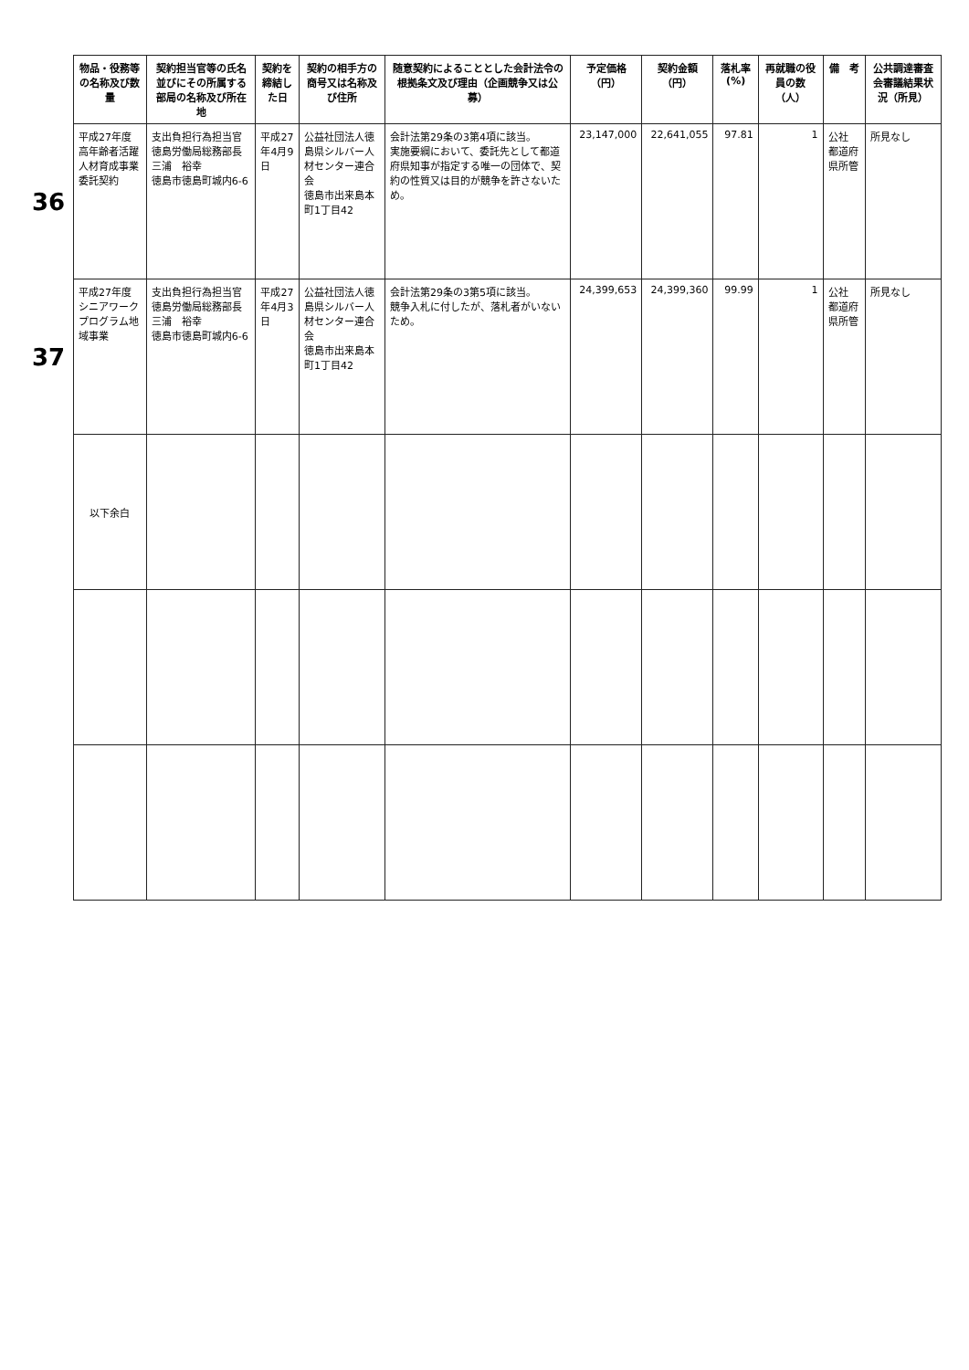| | 物品・役務等の名称及び数量 | 契約担当官等の氏名並びにその所属する部局の名称及び所在地 | 契約を締結した日 | 契約の相手方の商号又は名称及び住所 | 随意契約によることとした会計法令の根拠条文及び理由（企画競争又は公募） | 予定価格（円） | 契約金額（円） | 落札率(%) | 再就職の役員の数（人） | 備 考 | 公共調達審査会審議結果状況（所見） |
| --- | --- | --- | --- | --- | --- | --- | --- | --- | --- | --- | --- |
| 36 | 平成27年度 高年齢者活躍人材育成事業委託契約 | 支出負担行為担当官 徳島労働局総務部長 三浦 裕幸 徳島市徳島町城内6-6 | 平成27年4月9日 | 公益社団法人徳島県シルバー人材センター連合会 徳島市出来島本町1丁目42 | 会計法第29条の3第4項に該当。 実施要綱において、委託先として都道府県知事が指定する唯一の団体で、契約の性質又は目的が競争を許さないため。 | 23,147,000 | 22,641,055 | 97.81 | 1 | 公社 都道府県所管 | 所見なし |
| 37 | 平成27年度 シニアワークプログラム地域事業 | 支出負担行為担当官 徳島労働局総務部長 三浦 裕幸 徳島市徳島町城内6-6 | 平成27年4月3日 | 公益社団法人徳島県シルバー人材センター連合会 徳島市出来島本町1丁目42 | 会計法第29条の3第5項に該当。 競争入札に付したが、落札者がいないため。 | 24,399,653 | 24,399,360 | 99.99 | 1 | 公社 都道府県所管 | 所見なし |
| | 以下余白 | | | | | | | | | | |